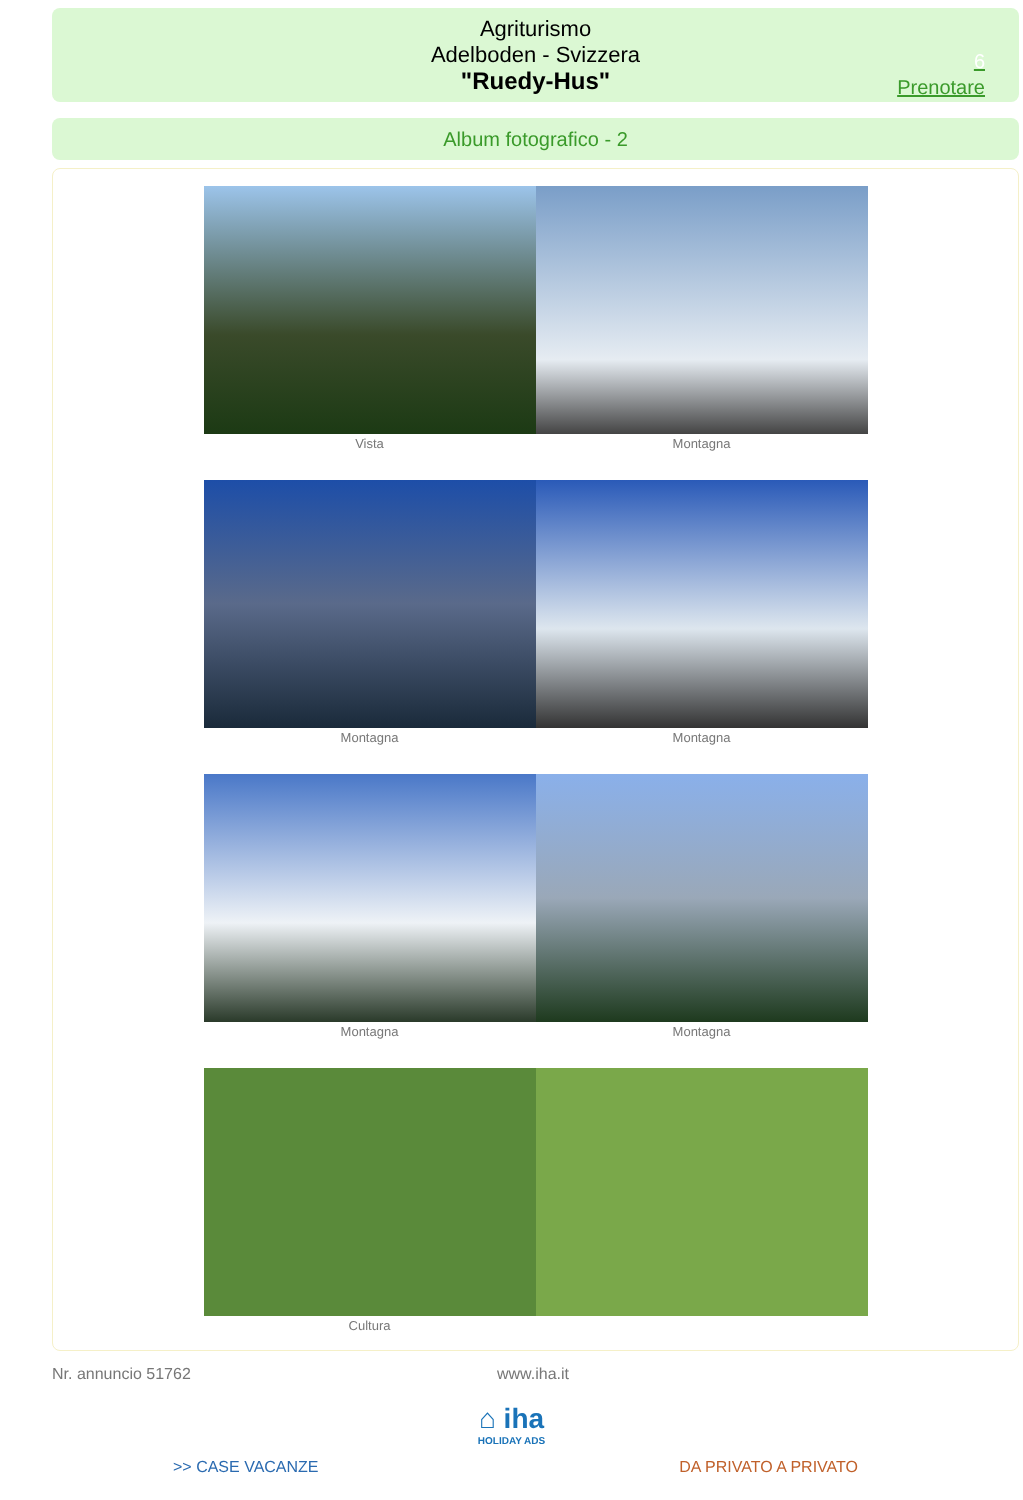Agriturismo
Adelboden - Svizzera
"Ruedy-Hus"
6
Prenotare
Album fotografico - 2
Vista Montagna
Montagna Montagna
Montagna Montagna
Cultura
Nr. annuncio 51762 www.iha.it
⌂ iha
HOLIDAY ADS
>> CASE VACANZE DA PRIVATO A PRIVATO